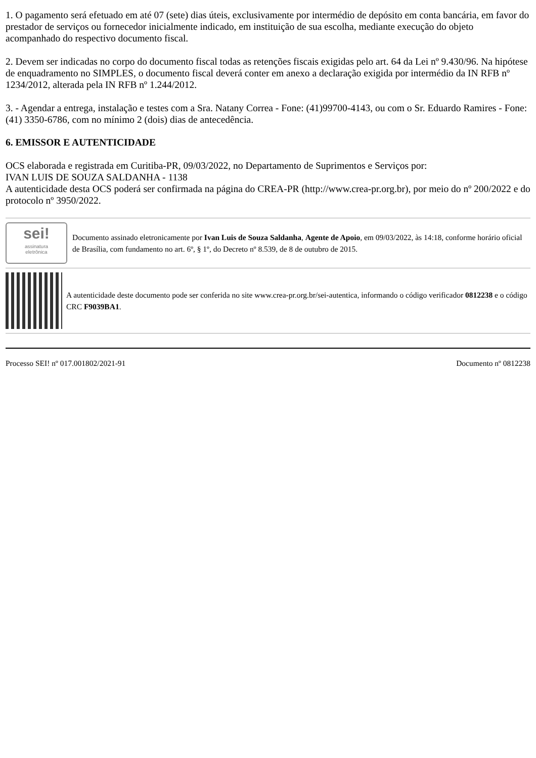1. O pagamento será efetuado em até 07 (sete) dias úteis, exclusivamente por intermédio de depósito em conta bancária, em favor do prestador de serviços ou fornecedor inicialmente indicado, em instituição de sua escolha, mediante execução do objeto acompanhado do respectivo documento fiscal.
2. Devem ser indicadas no corpo do documento fiscal todas as retenções fiscais exigidas pelo art. 64 da Lei nº 9.430/96. Na hipótese de enquadramento no SIMPLES, o documento fiscal deverá conter em anexo a declaração exigida por intermédio da IN RFB nº 1234/2012, alterada pela IN RFB nº 1.244/2012.
3. - Agendar a entrega, instalação e testes com a Sra. Natany Correa - Fone: (41)99700-4143, ou com o Sr. Eduardo Ramires - Fone: (41) 3350-6786, com no mínimo 2 (dois) dias de antecedência.
6. EMISSOR E AUTENTICIDADE
OCS elaborada e registrada em Curitiba-PR, 09/03/2022, no Departamento de Suprimentos e Serviços por:
IVAN LUIS DE SOUZA SALDANHA - 1138
A autenticidade desta OCS poderá ser confirmada na página do CREA-PR (http://www.crea-pr.org.br), por meio do nº 200/2022 e do protocolo nº 3950/2022.
sei!
assinatura
eletrônica
Documento assinado eletronicamente por Ivan Luis de Souza Saldanha, Agente de Apoio, em 09/03/2022, às 14:18, conforme horário oficial de Brasília, com fundamento no art. 6º, § 1º, do Decreto nº 8.539, de 8 de outubro de 2015.
A autenticidade deste documento pode ser conferida no site www.crea-pr.org.br/sei-autentica, informando o código verificador 0812238 e o código CRC F9039BA1.
Processo SEI! nº 017.001802/2021-91 Documento nº 0812238